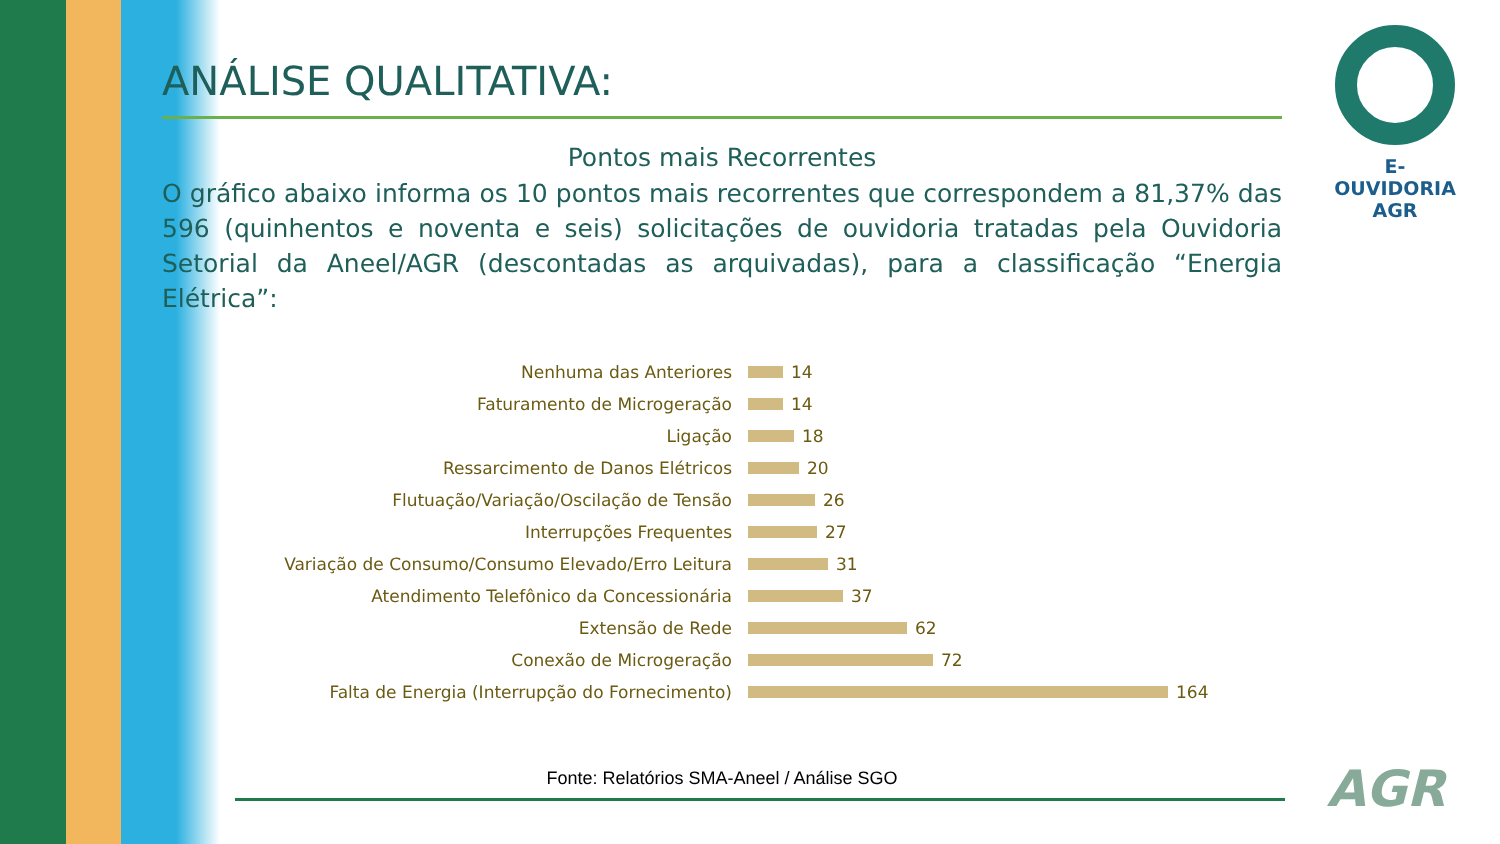ANÁLISE QUALITATIVA:
Pontos mais Recorrentes
O gráfico abaixo informa os 10 pontos mais recorrentes que correspondem a 81,37% das 596 (quinhentos e noventa e seis) solicitações de ouvidoria tratadas pela Ouvidoria Setorial da Aneel/AGR (descontadas as arquivadas), para a classificação “Energia Elétrica”:
Nenhuma das Anteriores 14
Faturamento de Microgeração 14
Ligação 18
Ressarcimento de Danos Elétricos 20
Flutuação/Variação/Oscilação de Tensão 26
Interrupções Frequentes 27
Variação de Consumo/Consumo Elevado/Erro Leitura 31
Atendimento Telefônico da Concessionária 37
Extensão de Rede 62
Conexão de Microgeração 72
Falta de Energia (Interrupção do Fornecimento) 164
Fonte: Relatórios SMA-Aneel / Análise SGO
E-OUVIDORIA
AGR
AGR